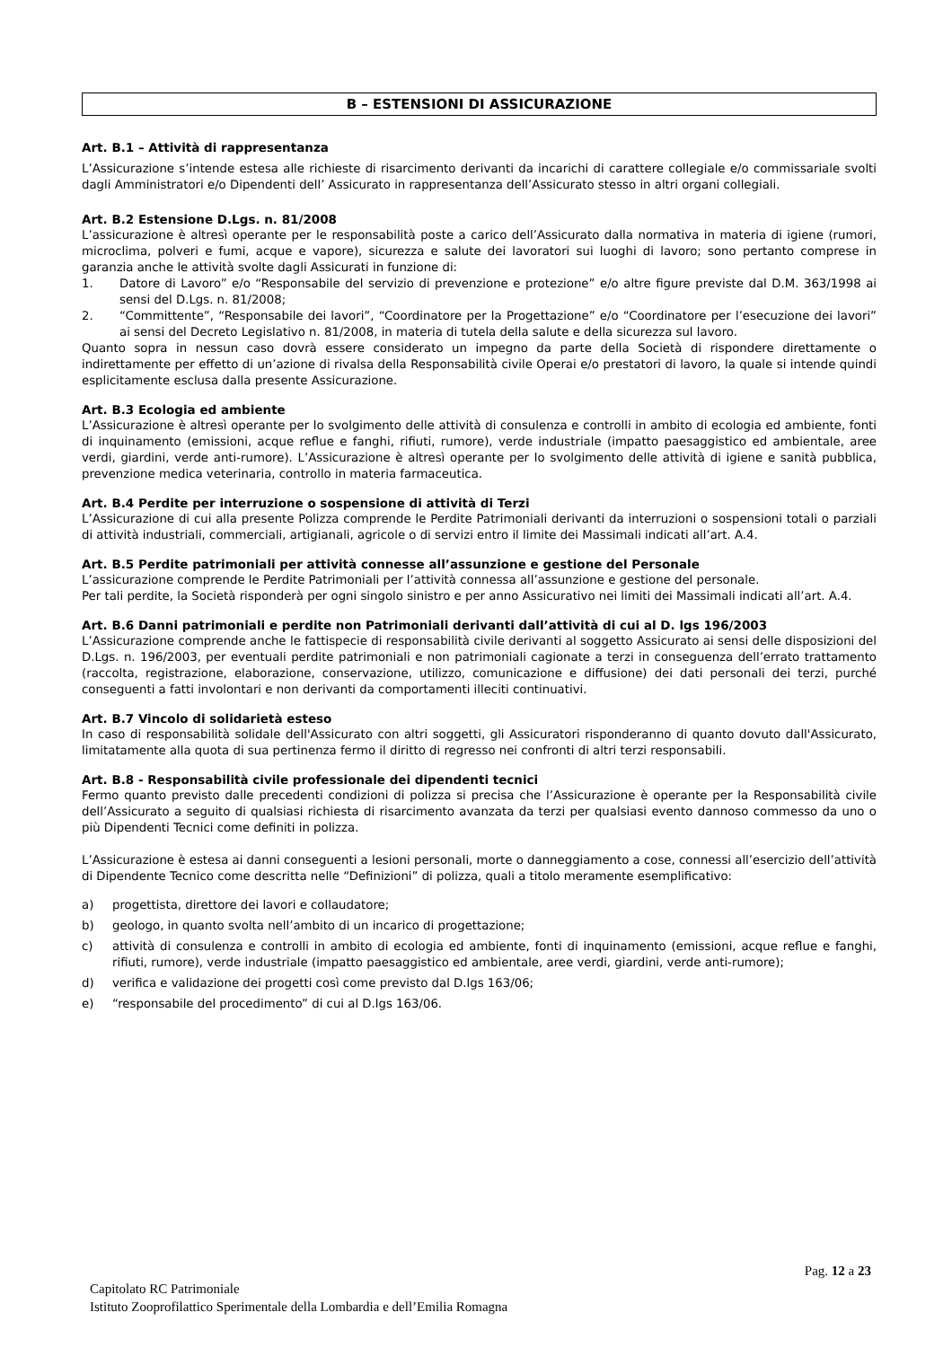B – ESTENSIONI DI ASSICURAZIONE
Art. B.1 – Attività di rappresentanza
L’Assicurazione s’intende estesa alle richieste di risarcimento derivanti da incarichi di carattere collegiale e/o commissariale svolti dagli Amministratori e/o Dipendenti dell’ Assicurato in rappresentanza dell’Assicurato stesso in altri organi collegiali.
Art. B.2 Estensione D.Lgs. n. 81/2008
L’assicurazione è altresì operante per le responsabilità poste a carico dell’Assicurato dalla normativa in materia di igiene (rumori, microclima, polveri e fumi, acque e vapore), sicurezza e salute dei lavoratori sui luoghi di lavoro; sono pertanto comprese in garanzia anche le attività svolte dagli Assicurati in funzione di:
1. Datore di Lavoro” e/o “Responsabile del servizio di prevenzione e protezione” e/o altre figure previste dal D.M. 363/1998 ai sensi del D.Lgs. n. 81/2008;
2. “Committente”, “Responsabile dei lavori”, “Coordinatore per la Progettazione” e/o “Coordinatore per l’esecuzione dei lavori” ai sensi del Decreto Legislativo n. 81/2008, in materia di tutela della salute e della sicurezza sul lavoro.
Quanto sopra in nessun caso dovrà essere considerato un impegno da parte della Società di rispondere direttamente o indirettamente per effetto di un’azione di rivalsa della Responsabilità civile Operai e/o prestatori di lavoro, la quale si intende quindi esplicitamente esclusa dalla presente Assicurazione.
Art. B.3 Ecologia ed ambiente
L’Assicurazione è altresì operante per lo svolgimento delle attività di consulenza e controlli in ambito di ecologia ed ambiente, fonti di inquinamento (emissioni, acque reflue e fanghi, rifiuti, rumore), verde industriale (impatto paesaggistico ed ambientale, aree verdi, giardini, verde anti-rumore). L’Assicurazione è altresì operante per lo svolgimento delle attività di igiene e sanità pubblica, prevenzione medica veterinaria, controllo in materia farmaceutica.
Art. B.4 Perdite per interruzione o sospensione di attività di Terzi
L’Assicurazione di cui alla presente Polizza comprende le Perdite Patrimoniali derivanti da interruzioni o sospensioni totali o parziali di attività industriali, commerciali, artigianali, agricole o di servizi entro il limite dei Massimali indicati all’art. A.4.
Art. B.5 Perdite patrimoniali per attività connesse all’assunzione e gestione del Personale
L’assicurazione comprende le Perdite Patrimoniali per l’attività connessa all’assunzione e gestione del personale.
Per tali perdite, la Società risponderà per ogni singolo sinistro e per anno Assicurativo nei limiti dei Massimali indicati all’art. A.4.
Art. B.6 Danni patrimoniali e perdite non Patrimoniali derivanti dall’attività di cui al D. lgs 196/2003
L’Assicurazione comprende anche le fattispecie di responsabilità civile derivanti al soggetto Assicurato ai sensi delle disposizioni del D.Lgs. n. 196/2003, per eventuali perdite patrimoniali e non patrimoniali cagionate a terzi in conseguenza dell’errato trattamento (raccolta, registrazione, elaborazione, conservazione, utilizzo, comunicazione e diffusione) dei dati personali dei terzi, purché conseguenti a fatti involontari e non derivanti da comportamenti illeciti continuativi.
Art. B.7 Vincolo di solidarietà esteso
In caso di responsabilità solidale dell'Assicurato con altri soggetti, gli Assicuratori risponderanno di quanto dovuto dall'Assicurato, limitatamente alla quota di sua pertinenza fermo il diritto di regresso nei confronti di altri terzi responsabili.
Art. B.8 - Responsabilità civile professionale dei dipendenti tecnici
Fermo quanto previsto dalle precedenti condizioni di polizza si precisa che l’Assicurazione è operante per la Responsabilità civile dell’Assicurato a seguito di qualsiasi richiesta di risarcimento avanzata da terzi per qualsiasi evento dannoso commesso da uno o più Dipendenti Tecnici come definiti in polizza.
L’Assicurazione è estesa ai danni conseguenti a lesioni personali, morte o danneggiamento a cose, connessi all’esercizio dell’attività di Dipendente Tecnico come descritta nelle “Definizioni” di polizza, quali a titolo meramente esemplificativo:
a) progettista, direttore dei lavori e collaudatore;
b) geologo, in quanto svolta nell’ambito di un incarico di progettazione;
c) attività di consulenza e controlli in ambito di ecologia ed ambiente, fonti di inquinamento (emissioni, acque reflue e fanghi, rifiuti, rumore), verde industriale (impatto paesaggistico ed ambientale, aree verdi, giardini, verde anti-rumore);
d) verifica e validazione dei progetti così come previsto dal D.lgs 163/06;
e) “responsabile del procedimento” di cui al D.lgs 163/06.
Pag. 12 a 23
Capitolato RC Patrimoniale
Istituto Zooprofilattico Sperimentale della Lombardia e dell’Emilia Romagna